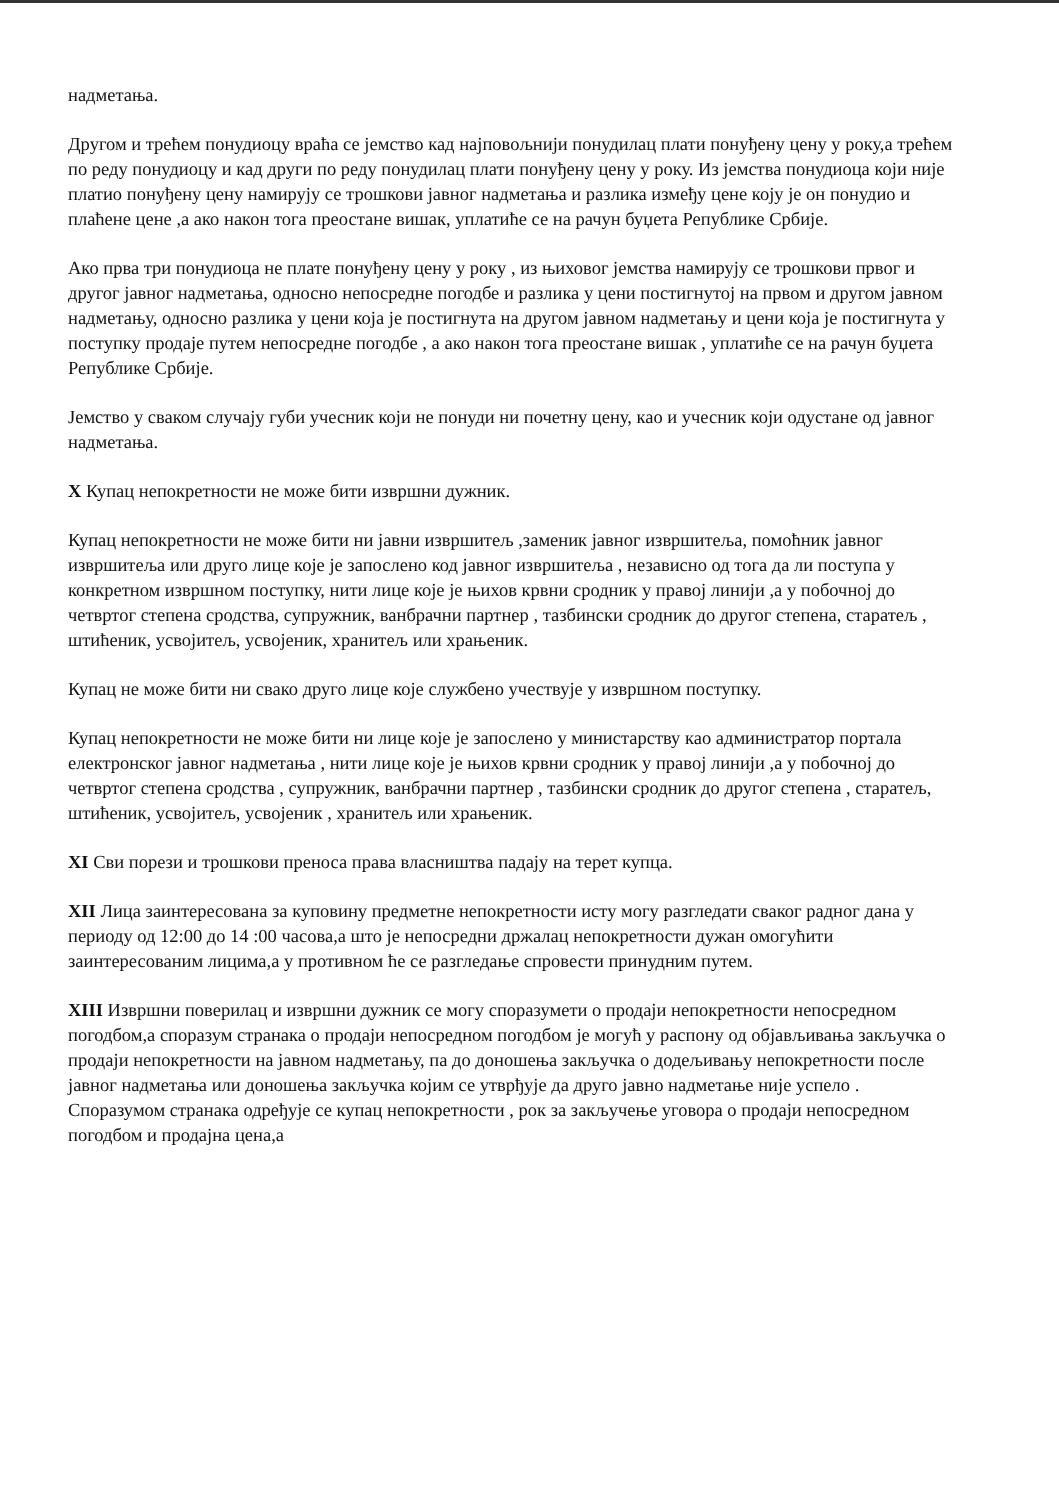надметања.
Другом и трећем понудиоцу враћа се јемство кад најповољнији понудилац плати понуђену цену у року,а трећем по реду понудиоцу и кад други по реду понудилац плати понуђену цену у року. Из јемства понудиоца који није платио понуђену цену намирују се трошкови јавног надметања и разлика између цене коју је он понудио и плаћене цене ,а ако након тога преостане вишак, уплатиће се на рачун буџета Републике Србије.
Ако прва три понудиоца не плате понуђену цену у року , из њиховог јемства намирују се трошкови првог и другог јавног надметања, односно непосредне погодбе и разлика у цени постигнутој на првом и другом јавном надметању, односно разлика у цени која је постигнута на другом јавном надметању и цени која је постигнута у поступку продаје путем непосредне погодбе , а ако након тога преостане вишак , уплатиће се на рачун буџета Републике Србије.
Јемство у сваком случају губи учесник који не понуди ни почетну цену, као и учесник који одустане од јавног надметања.
X Купац непокретности не може бити извршни дужник.
Купац непокретности не може бити ни јавни извршитељ ,заменик јавног извршитеља, помоћник јавног извршитеља или друго лице које је запослено код јавног извршитеља , независно од тога да ли поступа у конкретном извршном поступку, нити лице које је њихов крвни сродник у правој линији ,а у побочној до четвртог степена сродства, супружник, ванбрачни партнер , тазбински сродник до другог степена, старатељ , штићеник, усвојитељ, усвојеник, хранитељ или храњеник.
Купац не може бити ни свако друго лице које службено учествује у извршном поступку.
Купац непокретности не може бити ни лице које је запослено у министарству као администратор портала електронског јавног надметања , нити лице које је њихов крвни сродник у правој линији ,а у побочној до четвртог степена сродства , супружник, ванбрачни партнер , тазбински сродник до другог степена , старатељ, штићеник, усвојитељ, усвојеник , хранитељ или храњеник.
XI Сви порези и трошкови преноса права власништва падају на терет купца.
XII Лица заинтересована за куповину предметне непокретности исту могу разгледати сваког радног дана у периоду од 12:00 до 14 :00 часова,а што је непосредни држалац непокретности дужан омогућити заинтересованим лицима,а у противном ће се разгледање спровести принудним путем.
XIII Извршни поверилац и извршни дужник се могу споразумети о продаји непокретности непосредном погодбом,а споразум странака о продаји непосредном погодбом је могућ у распону од објављивања закључка о продаји непокретности на јавном надметању, па до доношења закључка о додељивању непокретности после јавног надметања или доношења закључка којим се утврђује да друго јавно надметање није успело . Споразумом странака одређује се купац непокретности , рок за закључење уговора о продаји непосредном погодбом и продајна цена,а